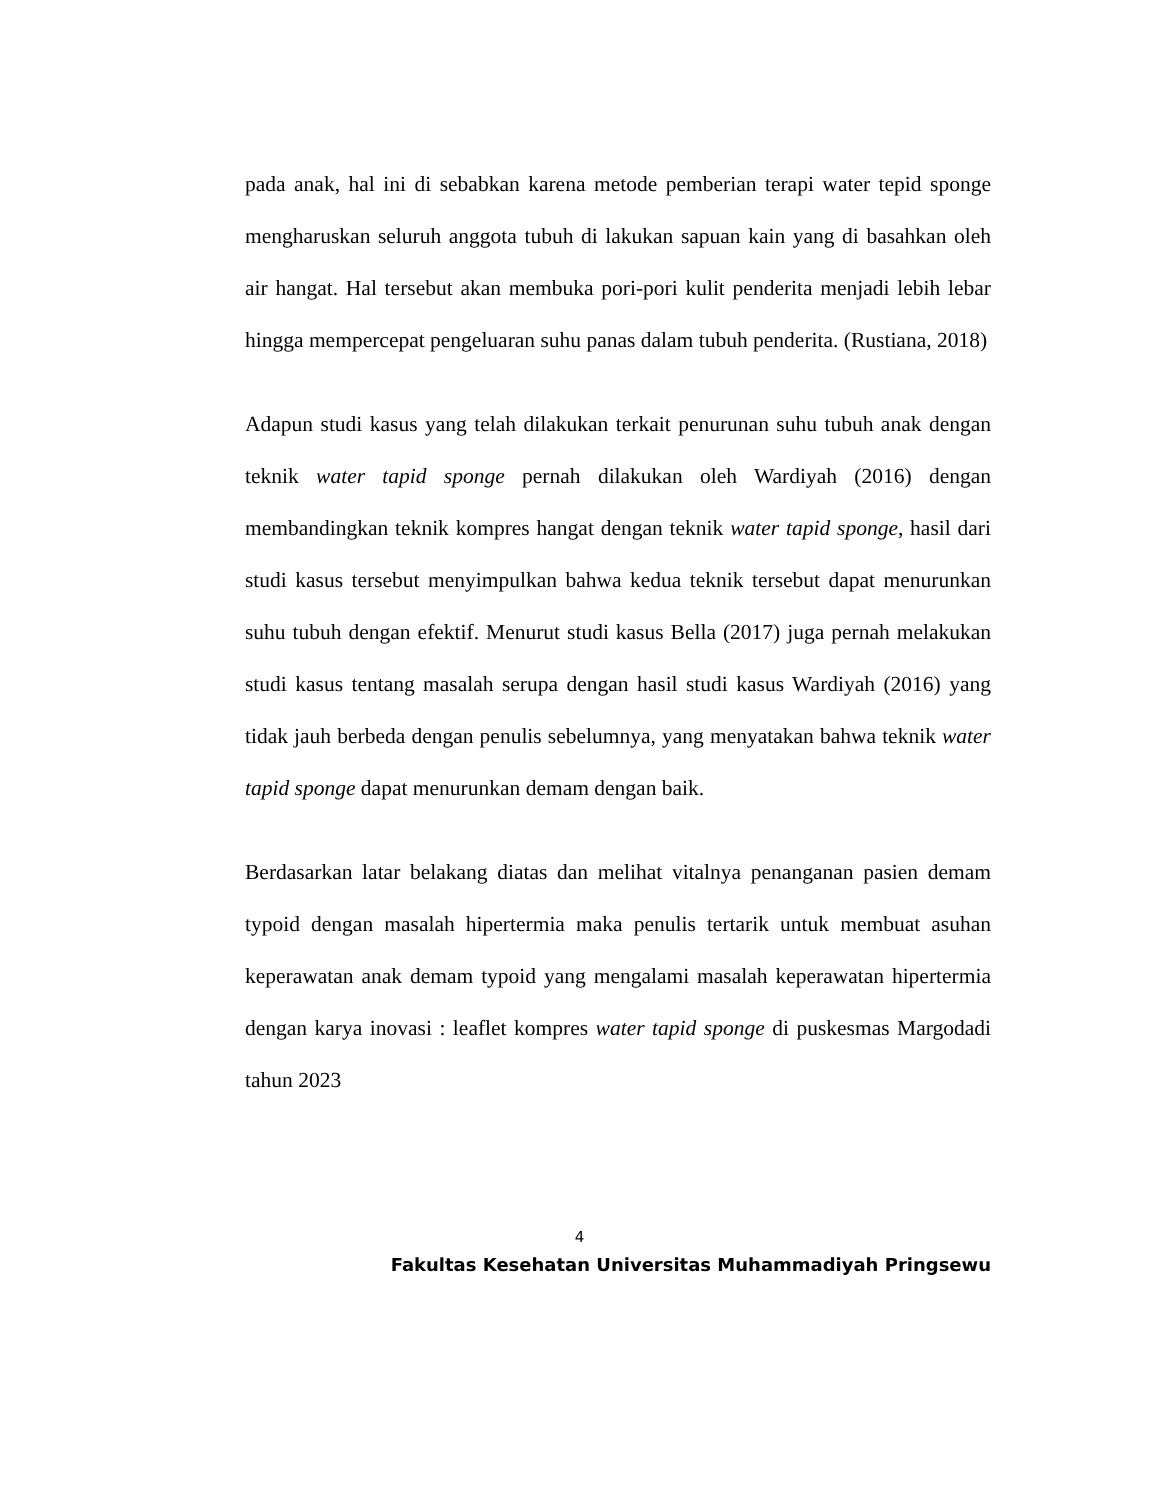pada anak, hal ini di sebabkan karena metode pemberian terapi water tepid sponge mengharuskan seluruh anggota tubuh di lakukan sapuan kain yang di basahkan oleh air hangat. Hal tersebut akan membuka pori-pori kulit penderita menjadi lebih lebar hingga mempercepat pengeluaran suhu panas dalam tubuh penderita. (Rustiana, 2018)
Adapun studi kasus yang telah dilakukan terkait penurunan suhu tubuh anak dengan teknik water tapid sponge pernah dilakukan oleh Wardiyah (2016) dengan membandingkan teknik kompres hangat dengan teknik water tapid sponge, hasil dari studi kasus tersebut menyimpulkan bahwa kedua teknik tersebut dapat menurunkan suhu tubuh dengan efektif. Menurut studi kasus Bella (2017) juga pernah melakukan studi kasus tentang masalah serupa dengan hasil studi kasus Wardiyah (2016) yang tidak jauh berbeda dengan penulis sebelumnya, yang menyatakan bahwa teknik water tapid sponge dapat menurunkan demam dengan baik.
Berdasarkan latar belakang diatas dan melihat vitalnya penanganan pasien demam typoid dengan masalah hipertermia maka penulis tertarik untuk membuat asuhan keperawatan anak demam typoid yang mengalami masalah keperawatan hipertermia dengan karya inovasi : leaflet kompres water tapid sponge di puskesmas Margodadi tahun 2023
4
Fakultas Kesehatan Universitas Muhammadiyah Pringsewu